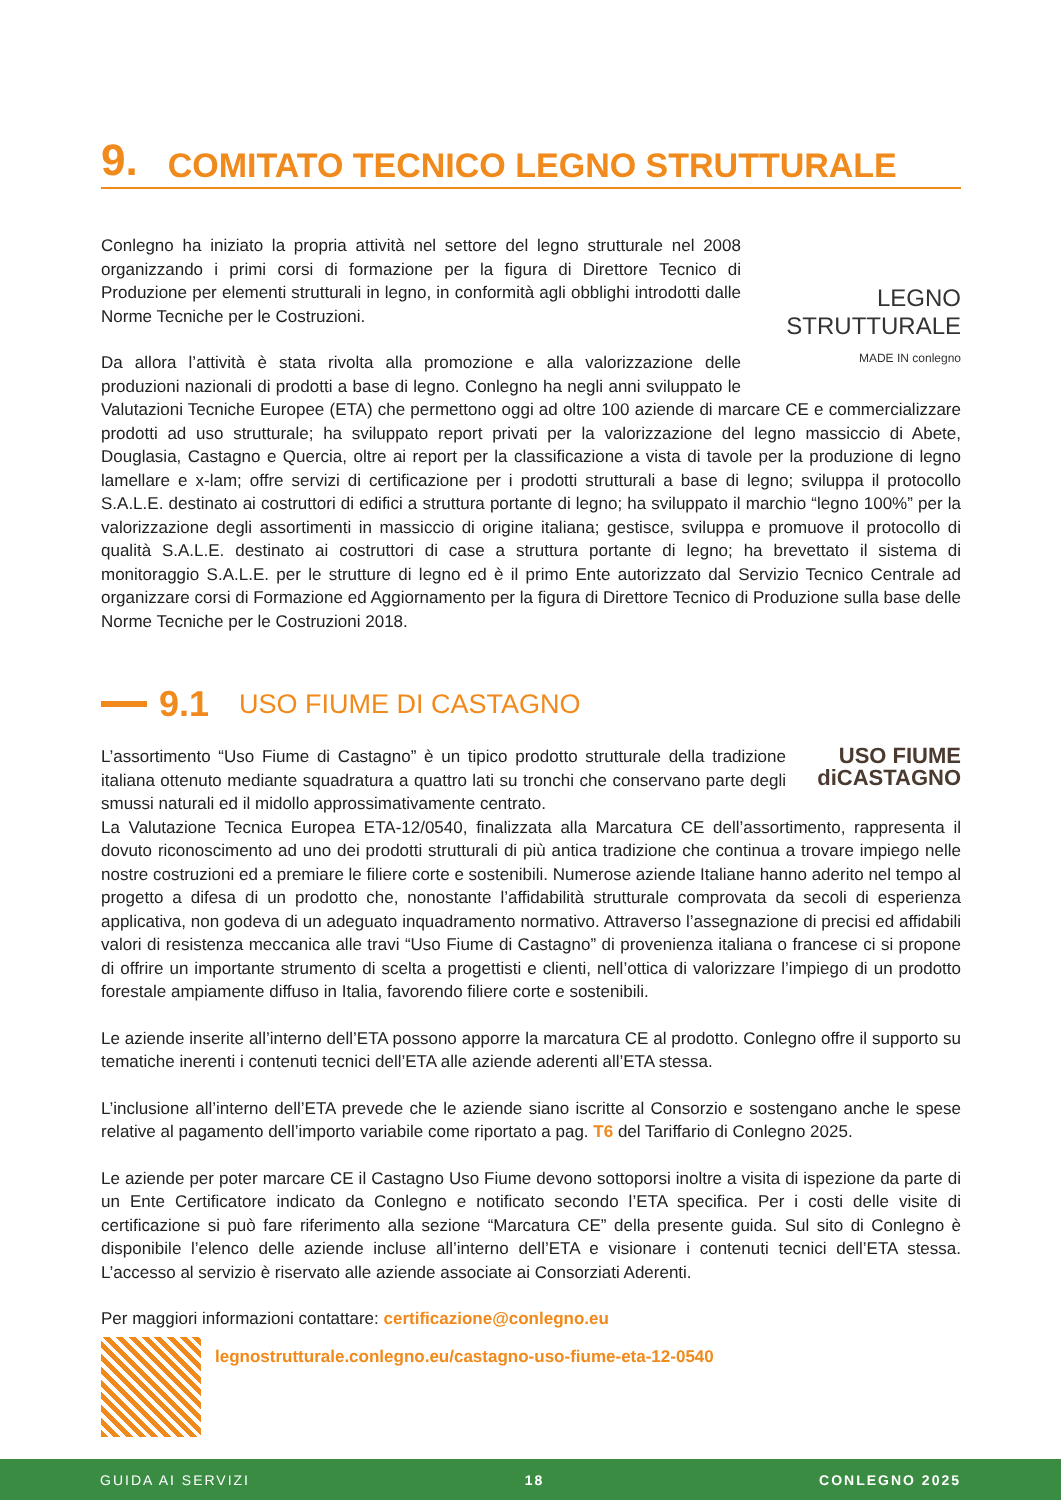9. COMITATO TECNICO LEGNO STRUTTURALE
LEGNO
STRUTTURALE
MADE IN conlegno
Conlegno ha iniziato la propria attività nel settore del legno strutturale nel 2008 organizzando i primi corsi di formazione per la figura di Direttore Tecnico di Produzione per elementi strutturali in legno, in conformità agli obblighi introdotti dalle Norme Tecniche per le Costruzioni.
Da allora l’attività è stata rivolta alla promozione e alla valorizzazione delle produzioni nazionali di prodotti a base di legno. Conlegno ha negli anni sviluppato le Valutazioni Tecniche Europee (ETA) che permettono oggi ad oltre 100 aziende di marcare CE e commercializzare prodotti ad uso strutturale; ha sviluppato report privati per la valorizzazione del legno massiccio di Abete, Douglasia, Castagno e Quercia, oltre ai report per la classificazione a vista di tavole per la produzione di legno lamellare e x-lam; offre servizi di certificazione per i prodotti strutturali a base di legno; sviluppa il protocollo S.A.L.E. destinato ai costruttori di edifici a struttura portante di legno; ha sviluppato il marchio “legno 100%” per la valorizzazione degli assortimenti in massiccio di origine italiana; gestisce, sviluppa e promuove il protocollo di qualità S.A.L.E. destinato ai costruttori di case a struttura portante di legno; ha brevettato il sistema di monitoraggio S.A.L.E. per le strutture di legno ed è il primo Ente autorizzato dal Servizio Tecnico Centrale ad organizzare corsi di Formazione ed Aggiornamento per la figura di Direttore Tecnico di Produzione sulla base delle Norme Tecniche per le Costruzioni 2018.
9.1 USO FIUME DI CASTAGNO
USO FIUME
diCASTAGNO
L’assortimento “Uso Fiume di Castagno” è un tipico prodotto strutturale della tradizione italiana ottenuto mediante squadratura a quattro lati su tronchi che conservano parte degli smussi naturali ed il midollo approssimativamente centrato.
La Valutazione Tecnica Europea ETA-12/0540, finalizzata alla Marcatura CE dell’assortimento, rappresenta il dovuto riconoscimento ad uno dei prodotti strutturali di più antica tradizione che continua a trovare impiego nelle nostre costruzioni ed a premiare le filiere corte e sostenibili. Numerose aziende Italiane hanno aderito nel tempo al progetto a difesa di un prodotto che, nonostante l’affidabilità strutturale comprovata da secoli di esperienza applicativa, non godeva di un adeguato inquadramento normativo. Attraverso l’assegnazione di precisi ed affidabili valori di resistenza meccanica alle travi “Uso Fiume di Castagno” di provenienza italiana o francese ci si propone di offrire un importante strumento di scelta a progettisti e clienti, nell’ottica di valorizzare l’impiego di un prodotto forestale ampiamente diffuso in Italia, favorendo filiere corte e sostenibili.
Le aziende inserite all’interno dell’ETA possono apporre la marcatura CE al prodotto. Conlegno offre il supporto su tematiche inerenti i contenuti tecnici dell’ETA alle aziende aderenti all’ETA stessa.
L’inclusione all’interno dell’ETA prevede che le aziende siano iscritte al Consorzio e sostengano anche le spese relative al pagamento dell’importo variabile come riportato a pag. T6 del Tariffario di Conlegno 2025.
Le aziende per poter marcare CE il Castagno Uso Fiume devono sottoporsi inoltre a visita di ispezione da parte di un Ente Certificatore indicato da Conlegno e notificato secondo l’ETA specifica. Per i costi delle visite di certificazione si può fare riferimento alla sezione “Marcatura CE” della presente guida. Sul sito di Conlegno è disponibile l’elenco delle aziende incluse all’interno dell’ETA e visionare i contenuti tecnici dell’ETA stessa. L’accesso al servizio è riservato alle aziende associate ai Consorziati Aderenti.
Per maggiori informazioni contattare: certificazione@conlegno.eu
legnostrutturale.conlegno.eu/castagno-uso-fiume-eta-12-0540
GUIDA AI SERVIZI 18 CONLEGNO 2025